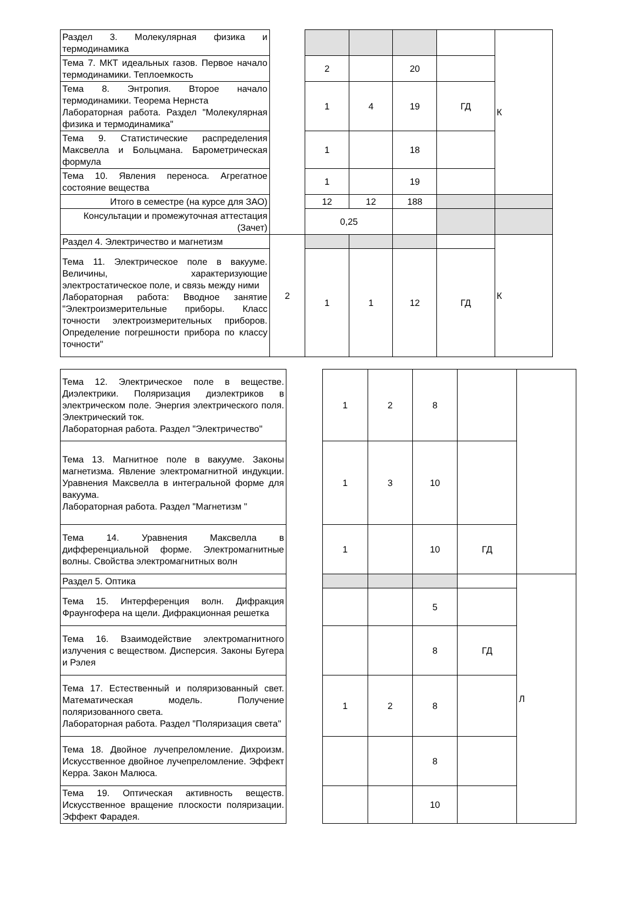| Раздел 3. Молекулярная физика и термодинамика | | | | | | К |
| Тема 7. МКТ идеальных газов. Первое начало термодинамики. Теплоемкость | | 2 | | 20 | | |
| Тема 8. Энтропия. Второе начало термодинамики. Теорема Нернста Лабораторная работа. Раздел "Молекулярная физика и термодинамика" | | 1 | 4 | 19 | ГД | |
| Тема 9. Статистические распределения Максвелла и Больцмана. Барометрическая формула | | 1 | | 18 | | |
| Тема 10. Явления переноса. Агрегатное состояние вещества | | 1 | | 19 | | |
| Итого в семестре (на курсе для ЗАО) | | 12 | 12 | 188 | | |
| Консультации и промежуточная аттестация (Зачет) | | 0,25 | | | | |
| Раздел 4. Электричество и магнетизм | 2 | | | | | К |
| Тема 11. Электрическое поле в вакууме. Величины, характеризующие электростатическое поле, и связь между ними Лабораторная работа: Вводное занятие "Электроизмерительные приборы. Класс точности электроизмерительных приборов. Определение погрешности прибора по классу точности" | | 1 | 1 | 12 | ГД | |
| Тема 12. Электрическое поле в веществе. Диэлектрики. Поляризация диэлектриков в электрическом поле. Энергия электрического поля. Электрический ток. Лабораторная работа. Раздел "Электричество" | | 1 | 2 | 8 | | |
| Тема 13. Магнитное поле в вакууме. Законы магнетизма. Явление электромагнитной индукции. Уравнения Максвелла в интегральной форме для вакуума. Лабораторная работа. Раздел "Магнетизм " | | 1 | 3 | 10 | | |
| Тема 14. Уравнения Максвелла в дифференциальной форме. Электромагнитные волны. Свойства электромагнитных волн | | 1 | | 10 | ГД | |
| Раздел 5. Оптика | | | | | | Л |
| Тема 15. Интерференция волн. Дифракция Фраунгофера на щели. Дифракционная решетка | | | | 5 | | |
| Тема 16. Взаимодействие электромагнитного излучения с веществом. Дисперсия. Законы Бугера и Рэлея | | | | 8 | ГД | |
| Тема 17. Естественный и поляризованный свет. Математическая модель. Получение поляризованного света. Лабораторная работа. Раздел "Поляризация света" | | 1 | 2 | 8 | | |
| Тема 18. Двойное лучепреломление. Дихроизм. Искусственное двойное лучепреломление. Эффект Керра. Закон Малюса. | | | | 8 | | |
| Тема 19. Оптическая активность веществ. Искусственное вращение плоскости поляризации. Эффект Фарадея. | | | | 10 | | |